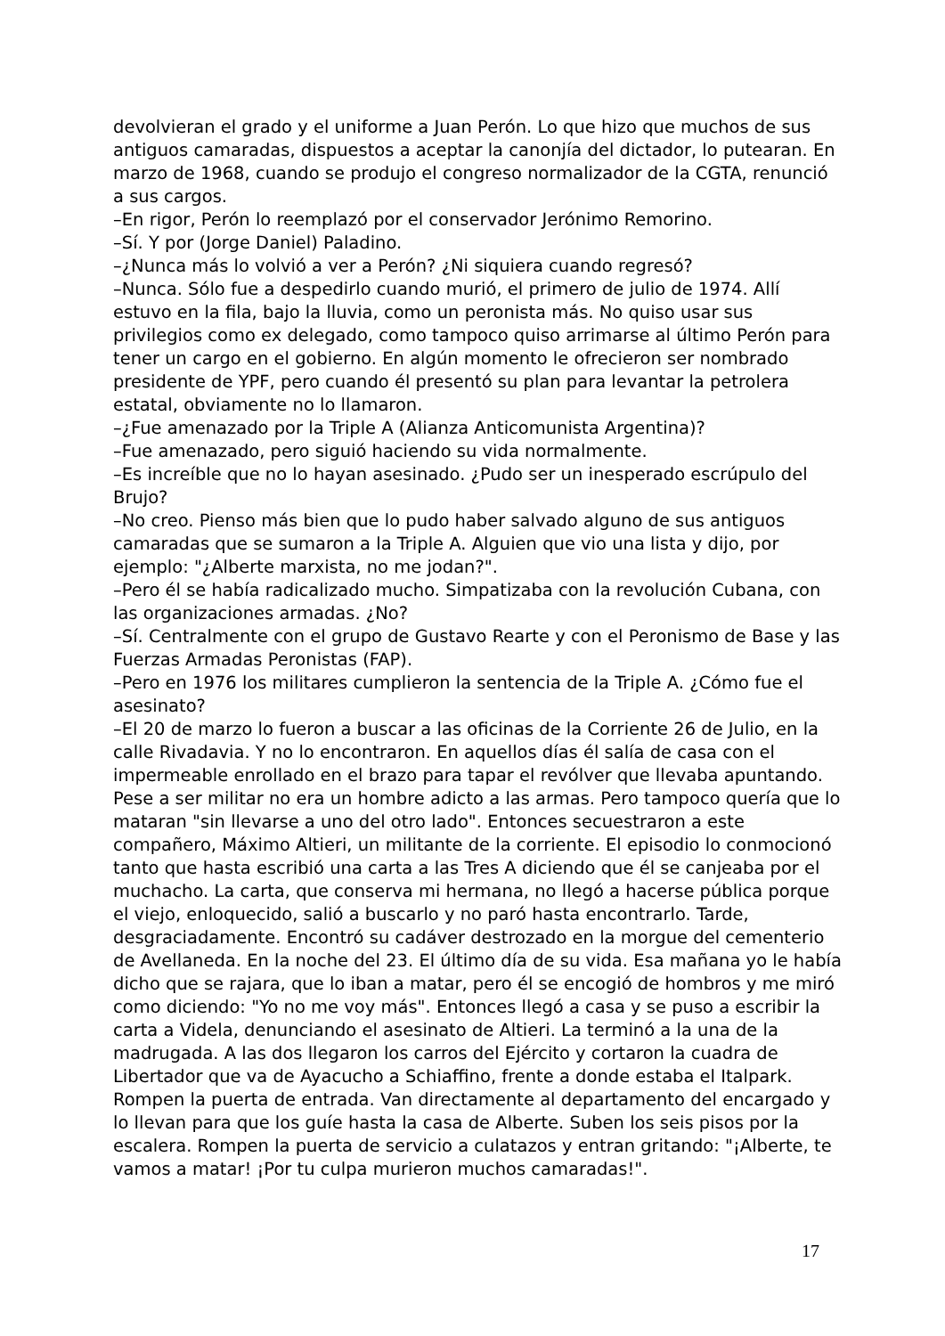devolvieran el grado y el uniforme a Juan Perón. Lo que hizo que muchos de sus antiguos camaradas, dispuestos a aceptar la canonjía del dictador, lo putearan. En marzo de 1968, cuando se produjo el congreso normalizador de la CGTA, renunció a sus cargos.
–En rigor, Perón lo reemplazó por el conservador Jerónimo Remorino.
–Sí. Y por (Jorge Daniel) Paladino.
–¿Nunca más lo volvió a ver a Perón? ¿Ni siquiera cuando regresó?
–Nunca. Sólo fue a despedirlo cuando murió, el primero de julio de 1974. Allí estuvo en la fila, bajo la lluvia, como un peronista más. No quiso usar sus privilegios como ex delegado, como tampoco quiso arrimarse al último Perón para tener un cargo en el gobierno. En algún momento le ofrecieron ser nombrado presidente de YPF, pero cuando él presentó su plan para levantar la petrolera estatal, obviamente no lo llamaron.
–¿Fue amenazado por la Triple A (Alianza Anticomunista Argentina)?
–Fue amenazado, pero siguió haciendo su vida normalmente.
–Es increíble que no lo hayan asesinado. ¿Pudo ser un inesperado escrúpulo del Brujo?
–No creo. Pienso más bien que lo pudo haber salvado alguno de sus antiguos camaradas que se sumaron a la Triple A. Alguien que vio una lista y dijo, por ejemplo: "¿Alberte marxista, no me jodan?".
–Pero él se había radicalizado mucho. Simpatizaba con la revolución Cubana, con las organizaciones armadas. ¿No?
–Sí. Centralmente con el grupo de Gustavo Rearte y con el Peronismo de Base y las Fuerzas Armadas Peronistas (FAP).
–Pero en 1976 los militares cumplieron la sentencia de la Triple A. ¿Cómo fue el asesinato?
–El 20 de marzo lo fueron a buscar a las oficinas de la Corriente 26 de Julio, en la calle Rivadavia. Y no lo encontraron. En aquellos días él salía de casa con el impermeable enrollado en el brazo para tapar el revólver que llevaba apuntando. Pese a ser militar no era un hombre adicto a las armas. Pero tampoco quería que lo mataran "sin llevarse a uno del otro lado". Entonces secuestraron a este compañero, Máximo Altieri, un militante de la corriente. El episodio lo conmocionó tanto que hasta escribió una carta a las Tres A diciendo que él se canjeaba por el muchacho. La carta, que conserva mi hermana, no llegó a hacerse pública porque el viejo, enloquecido, salió a buscarlo y no paró hasta encontrarlo. Tarde, desgraciadamente. Encontró su cadáver destrozado en la morgue del cementerio de Avellaneda. En la noche del 23. El último día de su vida. Esa mañana yo le había dicho que se rajara, que lo iban a matar, pero él se encogió de hombros y me miró como diciendo: "Yo no me voy más". Entonces llegó a casa y se puso a escribir la carta a Videla, denunciando el asesinato de Altieri. La terminó a la una de la madrugada. A las dos llegaron los carros del Ejército y cortaron la cuadra de Libertador que va de Ayacucho a Schiaffino, frente a donde estaba el Italpark. Rompen la puerta de entrada. Van directamente al departamento del encargado y lo llevan para que los guíe hasta la casa de Alberte. Suben los seis pisos por la escalera. Rompen la puerta de servicio a culatazos y entran gritando: "¡Alberte, te vamos a matar! ¡Por tu culpa murieron muchos camaradas!".
17